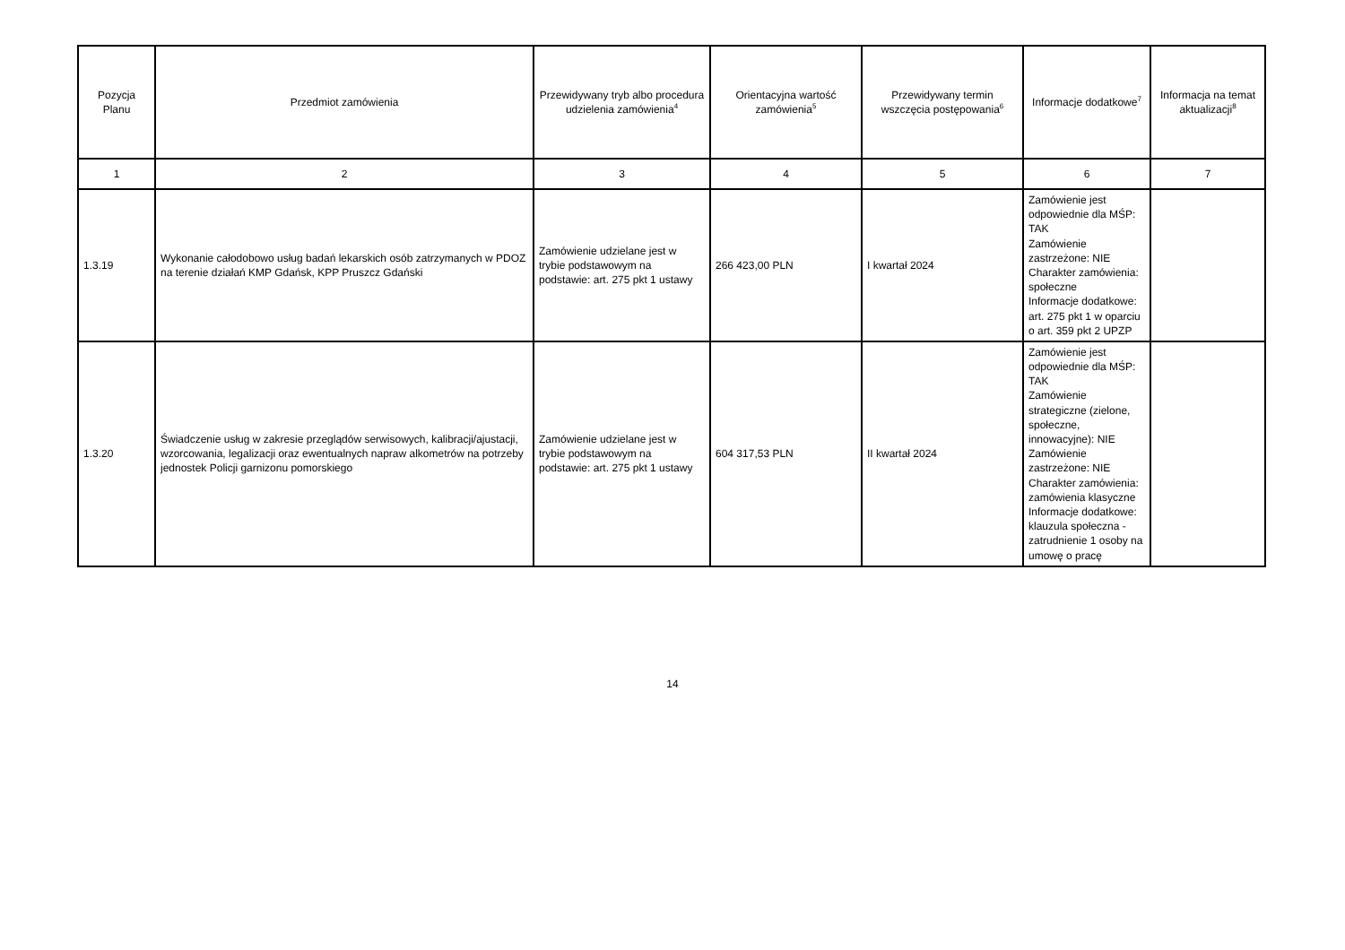| Pozycja Planu | Przedmiot zamówienia | Przewidywany tryb albo procedura udzielenia zamówienia<sup>4</sup> | Orientacyjna wartość zamówienia<sup>5</sup> | Przewidywany termin wszczęcia postępowania<sup>6</sup> | Informacje dodatkowe<sup>7</sup> | Informacja na temat aktualizacji<sup>8</sup> |
| --- | --- | --- | --- | --- | --- | --- |
| 1 | 2 | 3 | 4 | 5 | 6 | 7 |
| 1.3.19 | Wykonanie całodobowo usług badań lekarskich osób zatrzymanych w PDOZ na terenie działań KMP Gdańsk, KPP Pruszcz Gdański | Zamówienie udzielane jest w trybie podstawowym na podstawie: art. 275 pkt 1 ustawy | 266 423,00 PLN | I kwartał 2024 | Zamówienie jest odpowiednie dla MŚP: TAK Zamówienie zastrzeżone: NIE Charakter zamówienia: społeczne Informacje dodatkowe: art. 275 pkt 1 w oparciu o art. 359 pkt 2 UPZP | |
| 1.3.20 | Świadczenie usług w zakresie przeglądów serwisowych, kalibracji/ajustacji, wzorcowania, legalizacji oraz ewentualnych napraw alkometrów na potrzeby jednostek Policji garnizonu pomorskiego | Zamówienie udzielane jest w trybie podstawowym na podstawie: art. 275 pkt 1 ustawy | 604 317,53 PLN | II kwartał 2024 | Zamówienie jest odpowiednie dla MŚP: TAK Zamówienie strategiczne (zielone, społeczne, innowacyjne): NIE Zamówienie zastrzeżone: NIE Charakter zamówienia: zamówienia klasyczne Informacje dodatkowe: klauzula społeczna - zatrudnienie 1 osoby na umowę o pracę | |
14